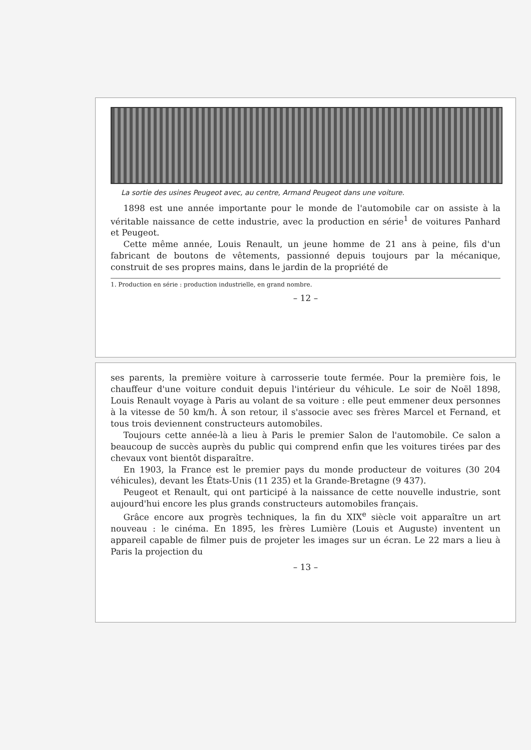La sortie des usines Peugeot avec, au centre, Armand Peugeot dans une voiture.
1898 est une année importante pour le monde de l'automobile car on assiste à la véritable naissance de cette industrie, avec la production en série<sup>1</sup> de voitures Panhard et Peugeot.
Cette même année, Louis Renault, un jeune homme de 21 ans à peine, fils d'un fabricant de boutons de vêtements, passionné depuis toujours par la mécanique, construit de ses propres mains, dans le jardin de la propriété de
1. Production en série : production industrielle, en grand nombre.
– 12 –
ses parents, la première voiture à carrosserie toute fermée. Pour la première fois, le chauffeur d'une voiture conduit depuis l'intérieur du véhicule. Le soir de Noël 1898, Louis Renault voyage à Paris au volant de sa voiture : elle peut emmener deux personnes à la vitesse de 50 km/h. À son retour, il s'associe avec ses frères Marcel et Fernand, et tous trois deviennent constructeurs automobiles.
Toujours cette année-là a lieu à Paris le premier Salon de l'automobile. Ce salon a beaucoup de succès auprès du public qui comprend enfin que les voitures tirées par des chevaux vont bientôt disparaître.
En 1903, la France est le premier pays du monde producteur de voitures (30 204 véhicules), devant les États-Unis (11 235) et la Grande-Bretagne (9 437).
Peugeot et Renault, qui ont participé à la naissance de cette nouvelle industrie, sont aujourd'hui encore les plus grands constructeurs automobiles français.
Grâce encore aux progrès techniques, la fin du XIX<sup>e</sup> siècle voit apparaître un art nouveau : le cinéma. En 1895, les frères Lumière (Louis et Auguste) inventent un appareil capable de filmer puis de projeter les images sur un écran. Le 22 mars a lieu à Paris la projection du
– 13 –